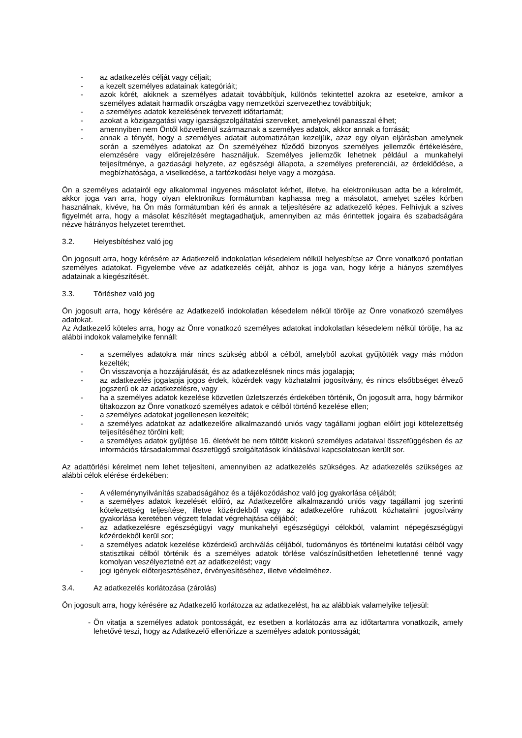- az adatkezelés célját vagy céljait;
- a kezelt személyes adatainak kategóriáit;
- azok körét, akiknek a személyes adatait továbbítjuk, különös tekintettel azokra az esetekre, amikor a személyes adatait harmadik országba vagy nemzetközi szervezethez továbbítjuk;
- a személyes adatok kezelésének tervezett időtartamát;
- azokat a közigazgatási vagy igazságszolgáltatási szerveket, amelyeknél panasszal élhet;
- amennyiben nem Öntől közvetlenül származnak a személyes adatok, akkor annak a forrását;
- annak a tényét, hogy a személyes adatait automatizáltan kezeljük, azaz egy olyan eljárásban amelynek során a személyes adatokat az Ön személyéhez fűződő bizonyos személyes jellemzők értékelésére, elemzésére vagy előrejelzésére használjuk. Személyes jellemzők lehetnek például a munkahelyi teljesítménye, a gazdasági helyzete, az egészségi állapota, a személyes preferenciái, az érdeklődése, a megbízhatósága, a viselkedése, a tartózkodási helye vagy a mozgása.
Ön a személyes adatairól egy alkalommal ingyenes másolatot kérhet, illetve, ha elektronikusan adta be a kérelmét, akkor joga van arra, hogy olyan elektronikus formátumban kaphassa meg a másolatot, amelyet széles körben használnak, kivéve, ha Ön más formátumban kéri és annak a teljesítésére az adatkezelő képes. Felhívjuk a szíves figyelmét arra, hogy a másolat készítését megtagadhatjuk, amennyiben az más érintettek jogaira és szabadságára nézve hátrányos helyzetet teremthet.
3.2. Helyesbítéshez való jog
Ön jogosult arra, hogy kérésére az Adatkezelő indokolatlan késedelem nélkül helyesbítse az Önre vonatkozó pontatlan személyes adatokat. Figyelembe véve az adatkezelés célját, ahhoz is joga van, hogy kérje a hiányos személyes adatainak a kiegészítését.
3.3. Törléshez való jog
Ön jogosult arra, hogy kérésére az Adatkezelő indokolatlan késedelem nélkül törölje az Önre vonatkozó személyes adatokat.
Az Adatkezelő köteles arra, hogy az Önre vonatkozó személyes adatokat indokolatlan késedelem nélkül törölje, ha az alábbi indokok valamelyike fennáll:
- a személyes adatokra már nincs szükség abból a célból, amelyből azokat gyűjtötték vagy más módon kezelték;
- Ön visszavonja a hozzájárulását, és az adatkezelésnek nincs más jogalapja;
- az adatkezelés jogalapja jogos érdek, közérdek vagy közhatalmi jogosítvány, és nincs elsőbbséget élvező jogszerű ok az adatkezelésre, vagy
- ha a személyes adatok kezelése közvetlen üzletszerzés érdekében történik, Ön jogosult arra, hogy bármikor tiltakozzon az Önre vonatkozó személyes adatok e célból történő kezelése ellen;
- a személyes adatokat jogellenesen kezelték;
- a személyes adatokat az adatkezelőre alkalmazandó uniós vagy tagállami jogban előírt jogi kötelezettség teljesítéséhez törölni kell;
- a személyes adatok gyűjtése 16. életévét be nem töltött kiskorú személyes adataival összefüggésben és az információs társadalommal összefüggő szolgáltatások kínálásával kapcsolatosan került sor.
Az adattörlési kérelmet nem lehet teljesíteni, amennyiben az adatkezelés szükséges. Az adatkezelés szükséges az alábbi célok elérése érdekében:
- A véleménynyilvánítás szabadságához és a tájékozódáshoz való jog gyakorlása céljából;
- a személyes adatok kezelését előíró, az Adatkezelőre alkalmazandó uniós vagy tagállami jog szerinti kötelezettség teljesítése, illetve közérdekből vagy az adatkezelőre ruházott közhatalmi jogosítvány gyakorlása keretében végzett feladat végrehajtása céljából;
- az adatkezelésre egészségügyi vagy munkahelyi egészségügyi célokból, valamint népegészségügyi közérdekből kerül sor;
- a személyes adatok kezelése közérdekű archiválás céljából, tudományos és történelmi kutatási célból vagy statisztikai célból történik és a személyes adatok törlése valószínűsíthetően lehetetlenné tenné vagy komolyan veszélyeztetné ezt az adatkezelést; vagy
- jogi igények előterjesztéséhez, érvényesítéséhez, illetve védelméhez.
3.4. Az adatkezelés korlátozása (zárolás)
Ön jogosult arra, hogy kérésére az Adatkezelő korlátozza az adatkezelést, ha az alábbiak valamelyike teljesül:
- Ön vitatja a személyes adatok pontosságát, ez esetben a korlátozás arra az időtartamra vonatkozik, amely lehetővé teszi, hogy az Adatkezelő ellenőrizze a személyes adatok pontosságát;